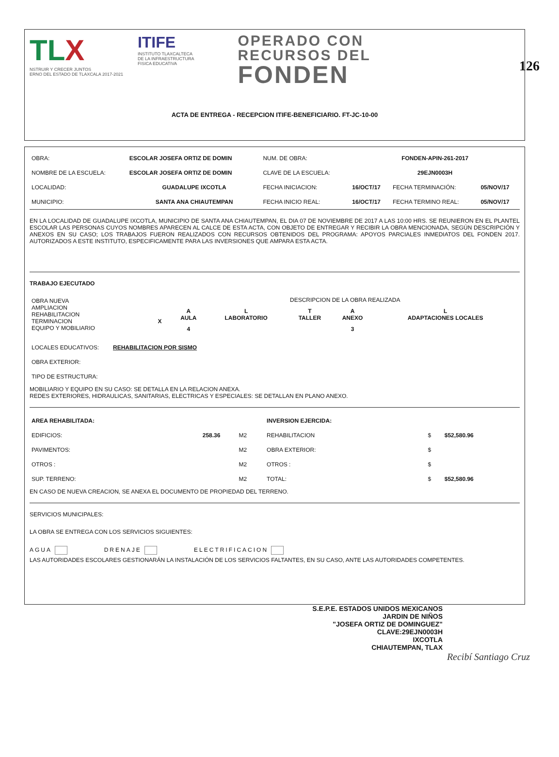126
TLX
NSTRUIR Y CRECER JUNTOS
ERNO DEL ESTADO DE TLAXCALA 2017-2021
ITIFE
INSTITUTO TLAXCALTECA
DE LA INFRAESTRUCTURA
FISICA EDUCATIVA
OPERADO CON
RECURSOS DEL
FONDEN
ACTA DE ENTREGA - RECEPCION ITIFE-BENEFICIARIO. FT-JC-10-00
| OBRA: | ESCOLAR JOSEFA ORTIZ DE DOMIN | NUM. DE OBRA: | FONDEN-APIN-261-2017 | | |
| NOMBRE DE LA ESCUELA: | ESCOLAR JOSEFA ORTIZ DE DOMIN | CLAVE DE LA ESCUELA: | 29EJN0003H | | |
| LOCALIDAD: | GUADALUPE IXCOTLA | FECHA INICIACION: | 16/OCT/17 | FECHA TERMINACIÓN: | 05/NOV/17 |
| MUNICIPIO: | SANTA ANA CHIAUTEMPAN | FECHA INICIO REAL: | 16/OCT/17 | FECHA TERMINO REAL: | 05/NOV/17 |
EN LA LOCALIDAD DE GUADALUPE IXCOTLA, MUNICIPIO DE SANTA ANA CHIAUTEMPAN, EL DIA 07 DE NOVIEMBRE DE 2017 A LAS 10:00 HRS. SE REUNIERON EN EL PLANTEL ESCOLAR LAS PERSONAS CUYOS NOMBRES APARECEN AL CALCE DE ESTA ACTA, CON OBJETO DE ENTREGAR Y RECIBIR LA OBRA MENCIONADA, SEGÚN DESCRIPCIÓN Y ANEXOS EN SU CASO; LOS TRABAJOS FUERON REALIZADOS CON RECURSOS OBTENIDOS DEL PROGRAMA: APOYOS PARCIALES INMEDIATOS DEL FONDEN 2017. AUTORIZADOS A ESTE INSTITUTO, ESPECIFICAMENTE PARA LAS INVERSIONES QUE AMPARA ESTA ACTA.
TRABAJO EJECUTADO
| OBRA NUEVA AMPLIACION REHABILITACION TERMINACION EQUIPO Y MOBILIARIO | X | / DESCRIPCION DE LA OBRA REALIZADA / / / / / / A AULA / L LABORATORIO / T TALLER / A ANEXO / L ADAPTACIONES LOCALES / / 4 / / / 3 / / |
| LOCALES EDUCATIVOS: | REHABILITACION POR SISMO |
| OBRA EXTERIOR: | |
| TIPO DE ESTRUCTURA: | |
MOBILIARIO Y EQUIPO EN SU CASO: SE DETALLA EN LA RELACION ANEXA.
REDES EXTERIORES, HIDRAULICAS, SANITARIAS, ELECTRICAS Y ESPECIALES: SE DETALLAN EN PLANO ANEXO.
| AREA REHABILITADA: | | | INVERSION EJERCIDA: | | |
| EDIFICIOS: | 258.36 | M2 | REHABILITACION | $ | $52,580.96 |
| PAVIMENTOS: | | M2 | OBRA EXTERIOR: | $ | |
| OTROS : | | M2 | OTROS : | $ | |
| SUP. TERRENO: | | M2 | TOTAL: | $ | $52,580.96 |
EN CASO DE NUEVA CREACION, SE ANEXA EL DOCUMENTO DE PROPIEDAD DEL TERRENO.
SERVICIOS MUNICIPALES:
LA OBRA SE ENTREGA CON LOS SERVICIOS SIGUIENTES:
AGUA DRENAJE ELECTRIFICACION
LAS AUTORIDADES ESCOLARES GESTIONARÁN LA INSTALACIÓN DE LOS SERVICIOS FALTANTES, EN SU CASO, ANTE LAS AUTORIDADES COMPETENTES.
S.E.P.E. ESTADOS UNIDOS MEXICANOS
JARDIN DE NIÑOS
"JOSEFA ORTIZ DE DOMINGUEZ"
CLAVE:29EJN0003H
IXCOTLA
CHIAUTEMPAN, TLAX
Recibí Santiago Cruz